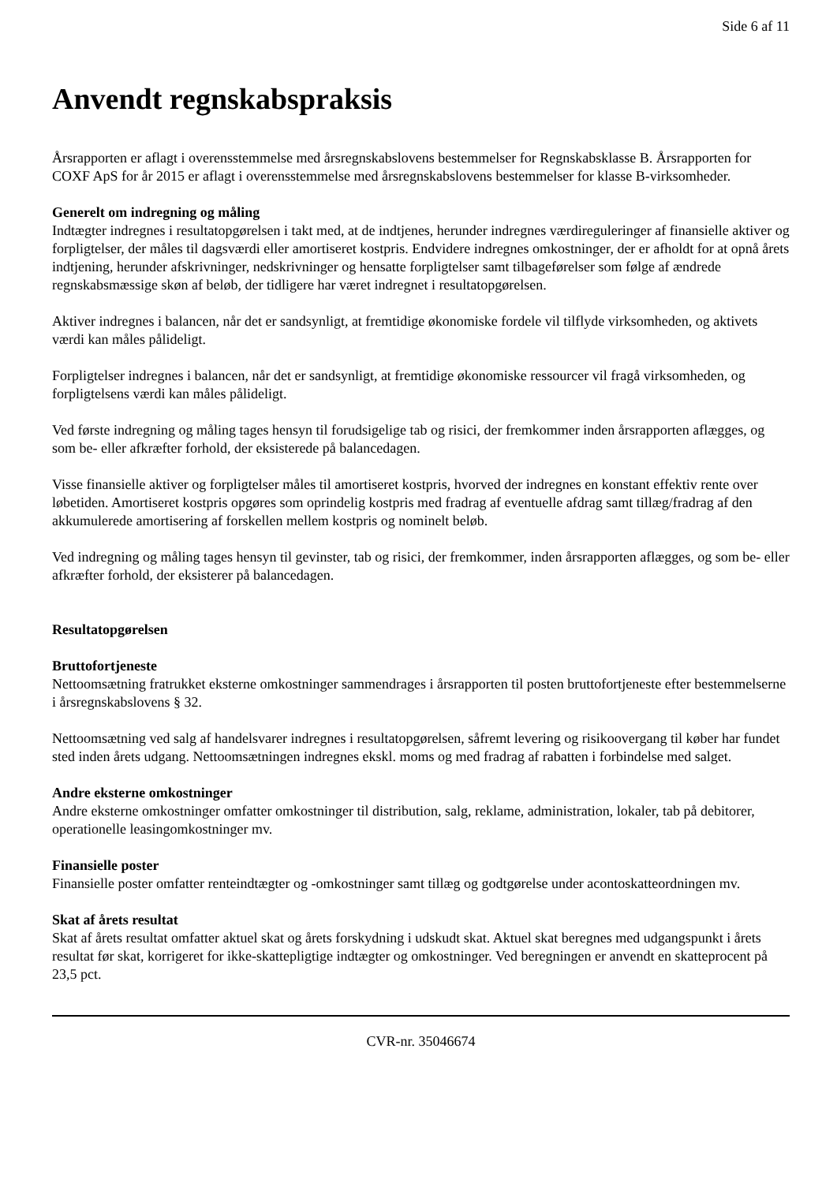Side 6 af 11
Anvendt regnskabspraksis
Årsrapporten er aflagt i overensstemmelse med årsregnskabslovens bestemmelser for Regnskabsklasse B. Årsrapporten for COXF ApS for år 2015 er aflagt i overensstemmelse med årsregnskabslovens bestemmelser for klasse B-virksomheder.
Generelt om indregning og måling
Indtægter indregnes i resultatopgørelsen i takt med, at de indtjenes, herunder indregnes værdireguleringer af finansielle aktiver og forpligtelser, der måles til dagsværdi eller amortiseret kostpris. Endvidere indregnes omkostninger, der er afholdt for at opnå årets indtjening, herunder afskrivninger, nedskrivninger og hensatte forpligtelser samt tilbageførelser som følge af ændrede regnskabsmæssige skøn af beløb, der tidligere har været indregnet i resultatopgørelsen.
Aktiver indregnes i balancen, når det er sandsynligt, at fremtidige økonomiske fordele vil tilflyde virksomheden, og aktivets værdi kan måles pålideligt.
Forpligtelser indregnes i balancen, når det er sandsynligt, at fremtidige økonomiske ressourcer vil fragå virksomheden, og forpligtelsens værdi kan måles pålideligt.
Ved første indregning og måling tages hensyn til forudsigelige tab og risici, der fremkommer inden årsrapporten aflægges, og som be- eller afkræfter forhold, der eksisterede på balancedagen.
Visse finansielle aktiver og forpligtelser måles til amortiseret kostpris, hvorved der indregnes en konstant effektiv rente over løbetiden. Amortiseret kostpris opgøres som oprindelig kostpris med fradrag af eventuelle afdrag samt tillæg/fradrag af den akkumulerede amortisering af forskellen mellem kostpris og nominelt beløb.
Ved indregning og måling tages hensyn til gevinster, tab og risici, der fremkommer, inden årsrapporten aflægges, og som be- eller afkræfter forhold, der eksisterer på balancedagen.
Resultatopgørelsen
Bruttofortjeneste
Nettoomsætning fratrukket eksterne omkostninger sammendrages i årsrapporten til posten bruttofortjeneste efter bestemmelserne i årsregnskabslovens § 32.
Nettoomsætning ved salg af handelsvarer indregnes i resultatopgørelsen, såfremt levering og risikoovergang til køber har fundet sted inden årets udgang. Nettoomsætningen indregnes ekskl. moms og med fradrag af rabatten i forbindelse med salget.
Andre eksterne omkostninger
Andre eksterne omkostninger omfatter omkostninger til distribution, salg, reklame, administration, lokaler, tab på debitorer, operationelle leasingomkostninger mv.
Finansielle poster
Finansielle poster omfatter renteindtægter og -omkostninger samt tillæg og godtgørelse under acontoskatteordningen mv.
Skat af årets resultat
Skat af årets resultat omfatter aktuel skat og årets forskydning i udskudt skat. Aktuel skat beregnes med udgangspunkt i årets resultat før skat, korrigeret for ikke-skattepligtige indtægter og omkostninger. Ved beregningen er anvendt en skatteprocent på 23,5 pct.
CVR-nr. 35046674